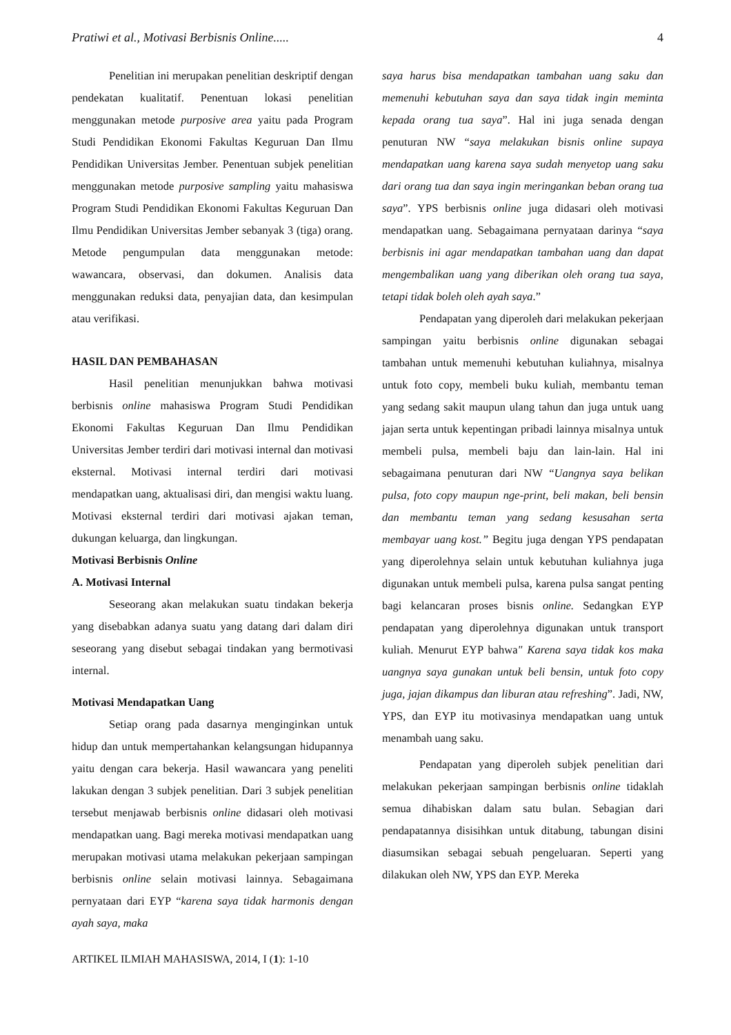Pratiwi et al., Motivasi Berbisnis Online..... 4
Penelitian ini merupakan penelitian deskriptif dengan pendekatan kualitatif. Penentuan lokasi penelitian menggunakan metode purposive area yaitu pada Program Studi Pendidikan Ekonomi Fakultas Keguruan Dan Ilmu Pendidikan Universitas Jember. Penentuan subjek penelitian menggunakan metode purposive sampling yaitu mahasiswa Program Studi Pendidikan Ekonomi Fakultas Keguruan Dan Ilmu Pendidikan Universitas Jember sebanyak 3 (tiga) orang. Metode pengumpulan data menggunakan metode: wawancara, observasi, dan dokumen. Analisis data menggunakan reduksi data, penyajian data, dan kesimpulan atau verifikasi.
HASIL DAN PEMBAHASAN
Hasil penelitian menunjukkan bahwa motivasi berbisnis online mahasiswa Program Studi Pendidikan Ekonomi Fakultas Keguruan Dan Ilmu Pendidikan Universitas Jember terdiri dari motivasi internal dan motivasi eksternal. Motivasi internal terdiri dari motivasi mendapatkan uang, aktualisasi diri, dan mengisi waktu luang. Motivasi eksternal terdiri dari motivasi ajakan teman, dukungan keluarga, dan lingkungan.
Motivasi Berbisnis Online
A. Motivasi Internal
Seseorang akan melakukan suatu tindakan bekerja yang disebabkan adanya suatu yang datang dari dalam diri seseorang yang disebut sebagai tindakan yang bermotivasi internal.
Motivasi Mendapatkan Uang
Setiap orang pada dasarnya menginginkan untuk hidup dan untuk mempertahankan kelangsungan hidupannya yaitu dengan cara bekerja. Hasil wawancara yang peneliti lakukan dengan 3 subjek penelitian. Dari 3 subjek penelitian tersebut menjawab berbisnis online didasari oleh motivasi mendapatkan uang. Bagi mereka motivasi mendapatkan uang merupakan motivasi utama melakukan pekerjaan sampingan berbisnis online selain motivasi lainnya. Sebagaimana pernyataan dari EYP “karena saya tidak harmonis dengan ayah saya, maka
saya harus bisa mendapatkan tambahan uang saku dan memenuhi kebutuhan saya dan saya tidak ingin meminta kepada orang tua saya”. Hal ini juga senada dengan penuturan NW “saya melakukan bisnis online supaya mendapatkan uang karena saya sudah menyetop uang saku dari orang tua dan saya ingin meringankan beban orang tua saya”. YPS berbisnis online juga didasari oleh motivasi mendapatkan uang. Sebagaimana pernyataan darinya “saya berbisnis ini agar mendapatkan tambahan uang dan dapat mengembalikan uang yang diberikan oleh orang tua saya, tetapi tidak boleh oleh ayah saya.”
Pendapatan yang diperoleh dari melakukan pekerjaan sampingan yaitu berbisnis online digunakan sebagai tambahan untuk memenuhi kebutuhan kuliahnya, misalnya untuk foto copy, membeli buku kuliah, membantu teman yang sedang sakit maupun ulang tahun dan juga untuk uang jajan serta untuk kepentingan pribadi lainnya misalnya untuk membeli pulsa, membeli baju dan lain-lain. Hal ini sebagaimana penuturan dari NW “Uangnya saya belikan pulsa, foto copy maupun nge-print, beli makan, beli bensin dan membantu teman yang sedang kesusahan serta membayar uang kost.” Begitu juga dengan YPS pendapatan yang diperolehnya selain untuk kebutuhan kuliahnya juga digunakan untuk membeli pulsa, karena pulsa sangat penting bagi kelancaran proses bisnis online. Sedangkan EYP pendapatan yang diperolehnya digunakan untuk transport kuliah. Menurut EYP bahwa" Karena saya tidak kos maka uangnya saya gunakan untuk beli bensin, untuk foto copy juga, jajan dikampus dan liburan atau refreshing”. Jadi, NW, YPS, dan EYP itu motivasinya mendapatkan uang untuk menambah uang saku.
Pendapatan yang diperoleh subjek penelitian dari melakukan pekerjaan sampingan berbisnis online tidaklah semua dihabiskan dalam satu bulan. Sebagian dari pendapatannya disisihkan untuk ditabung, tabungan disini diasumsikan sebagai sebuah pengeluaran. Seperti yang dilakukan oleh NW, YPS dan EYP. Mereka
ARTIKEL ILMIAH MAHASISWA, 2014, I (1): 1-10